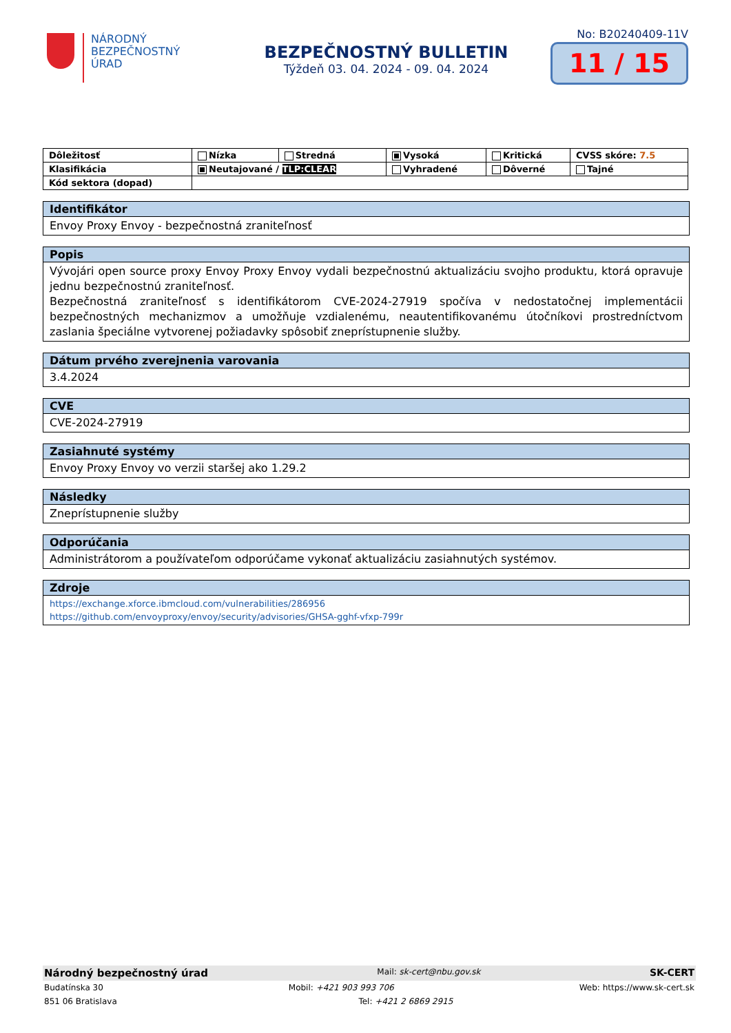NÁRODNÝ
BEZPEČNOSTNÝ
ÚRAD
BEZPEČNOSTNÝ BULLETIN
Týždeň 03. 04. 2024 - 09. 04. 2024
No: B20240409-11V
11 / 15
| Dôležitosť | Nízka | Stredná | Vysoká | Kritická | CVSS skóre: 7.5 |
| Klasifikácia | Neutajované / TLP:CLEAR | | Vyhradené | Dôverné | Tajné |
| Kód sektora (dopad) | | | | | |
Identifikátor
Envoy Proxy Envoy - bezpečnostná zraniteľnosť
Popis
Vývojári open source proxy Envoy Proxy Envoy vydali bezpečnostnú aktualizáciu svojho produktu, ktorá opravuje jednu bezpečnostnú zraniteľnosť.
Bezpečnostná zraniteľnosť s identifikátorom CVE-2024-27919 spočíva v nedostatočnej implementácii bezpečnostných mechanizmov a umožňuje vzdialenému, neautentifikovanému útočníkovi prostredníctvom zaslania špeciálne vytvorenej požiadavky spôsobiť zneprístupnenie služby.
Dátum prvého zverejnenia varovania
3.4.2024
CVE
CVE-2024-27919
Zasiahnuté systémy
Envoy Proxy Envoy vo verzii staršej ako 1.29.2
Následky
Zneprístupnenie služby
Odporúčania
Administrátorom a používateľom odporúčame vykonať aktualizáciu zasiahnutých systémov.
Zdroje
https://exchange.xforce.ibmcloud.com/vulnerabilities/286956
https://github.com/envoyproxy/envoy/security/advisories/GHSA-gghf-vfxp-799r
Národný bezpečnostný úrad Mail: sk-cert@nbu.gov.sk SK-CERT
Budatínska 30 Mobil: +421 903 993 706 Web: https://www.sk-cert.sk
851 06 Bratislava Tel: +421 2 6869 2915